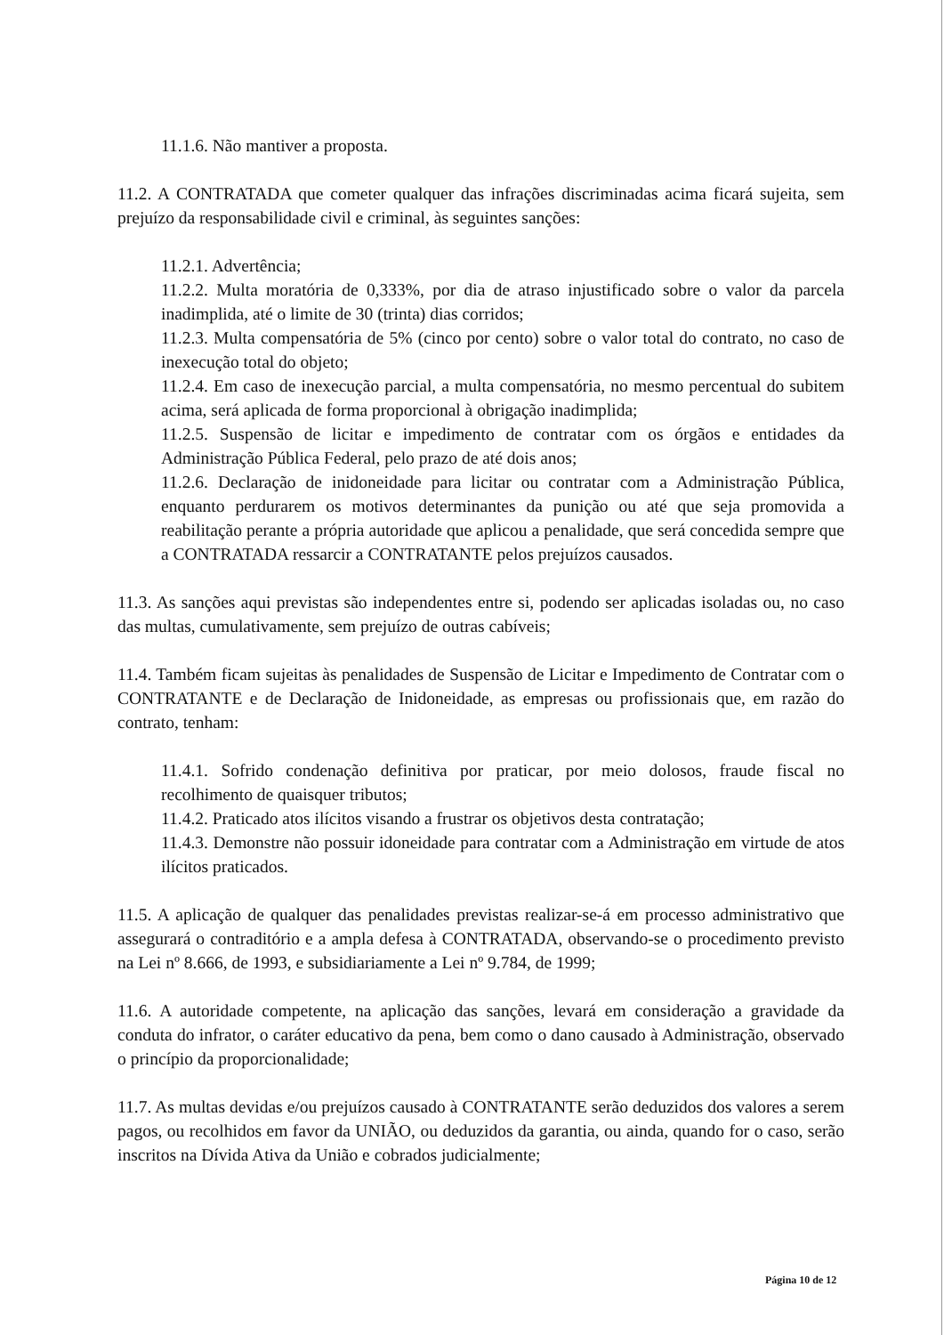11.1.6. Não mantiver a proposta.
11.2. A CONTRATADA que cometer qualquer das infrações discriminadas acima ficará sujeita, sem prejuízo da responsabilidade civil e criminal, às seguintes sanções:
11.2.1. Advertência;
11.2.2. Multa moratória de 0,333%, por dia de atraso injustificado sobre o valor da parcela inadimplida, até o limite de 30 (trinta) dias corridos;
11.2.3. Multa compensatória de 5% (cinco por cento) sobre o valor total do contrato, no caso de inexecução total do objeto;
11.2.4. Em caso de inexecução parcial, a multa compensatória, no mesmo percentual do subitem acima, será aplicada de forma proporcional à obrigação inadimplida;
11.2.5. Suspensão de licitar e impedimento de contratar com os órgãos e entidades da Administração Pública Federal, pelo prazo de até dois anos;
11.2.6. Declaração de inidoneidade para licitar ou contratar com a Administração Pública, enquanto perdurarem os motivos determinantes da punição ou até que seja promovida a reabilitação perante a própria autoridade que aplicou a penalidade, que será concedida sempre que a CONTRATADA ressarcir a CONTRATANTE pelos prejuízos causados.
11.3. As sanções aqui previstas são independentes entre si, podendo ser aplicadas isoladas ou, no caso das multas, cumulativamente, sem prejuízo de outras cabíveis;
11.4. Também ficam sujeitas às penalidades de Suspensão de Licitar e Impedimento de Contratar com o CONTRATANTE e de Declaração de Inidoneidade, as empresas ou profissionais que, em razão do contrato, tenham:
11.4.1. Sofrido condenação definitiva por praticar, por meio dolosos, fraude fiscal no recolhimento de quaisquer tributos;
11.4.2. Praticado atos ilícitos visando a frustrar os objetivos desta contratação;
11.4.3. Demonstre não possuir idoneidade para contratar com a Administração em virtude de atos ilícitos praticados.
11.5. A aplicação de qualquer das penalidades previstas realizar-se-á em processo administrativo que assegurará o contraditório e a ampla defesa à CONTRATADA, observando-se o procedimento previsto na Lei nº 8.666, de 1993, e subsidiariamente a Lei nº 9.784, de 1999;
11.6. A autoridade competente, na aplicação das sanções, levará em consideração a gravidade da conduta do infrator, o caráter educativo da pena, bem como o dano causado à Administração, observado o princípio da proporcionalidade;
11.7. As multas devidas e/ou prejuízos causado à CONTRATANTE serão deduzidos dos valores a serem pagos, ou recolhidos em favor da UNIÃO, ou deduzidos da garantia, ou ainda, quando for o caso, serão inscritos na Dívida Ativa da União e cobrados judicialmente;
Página 10 de 12